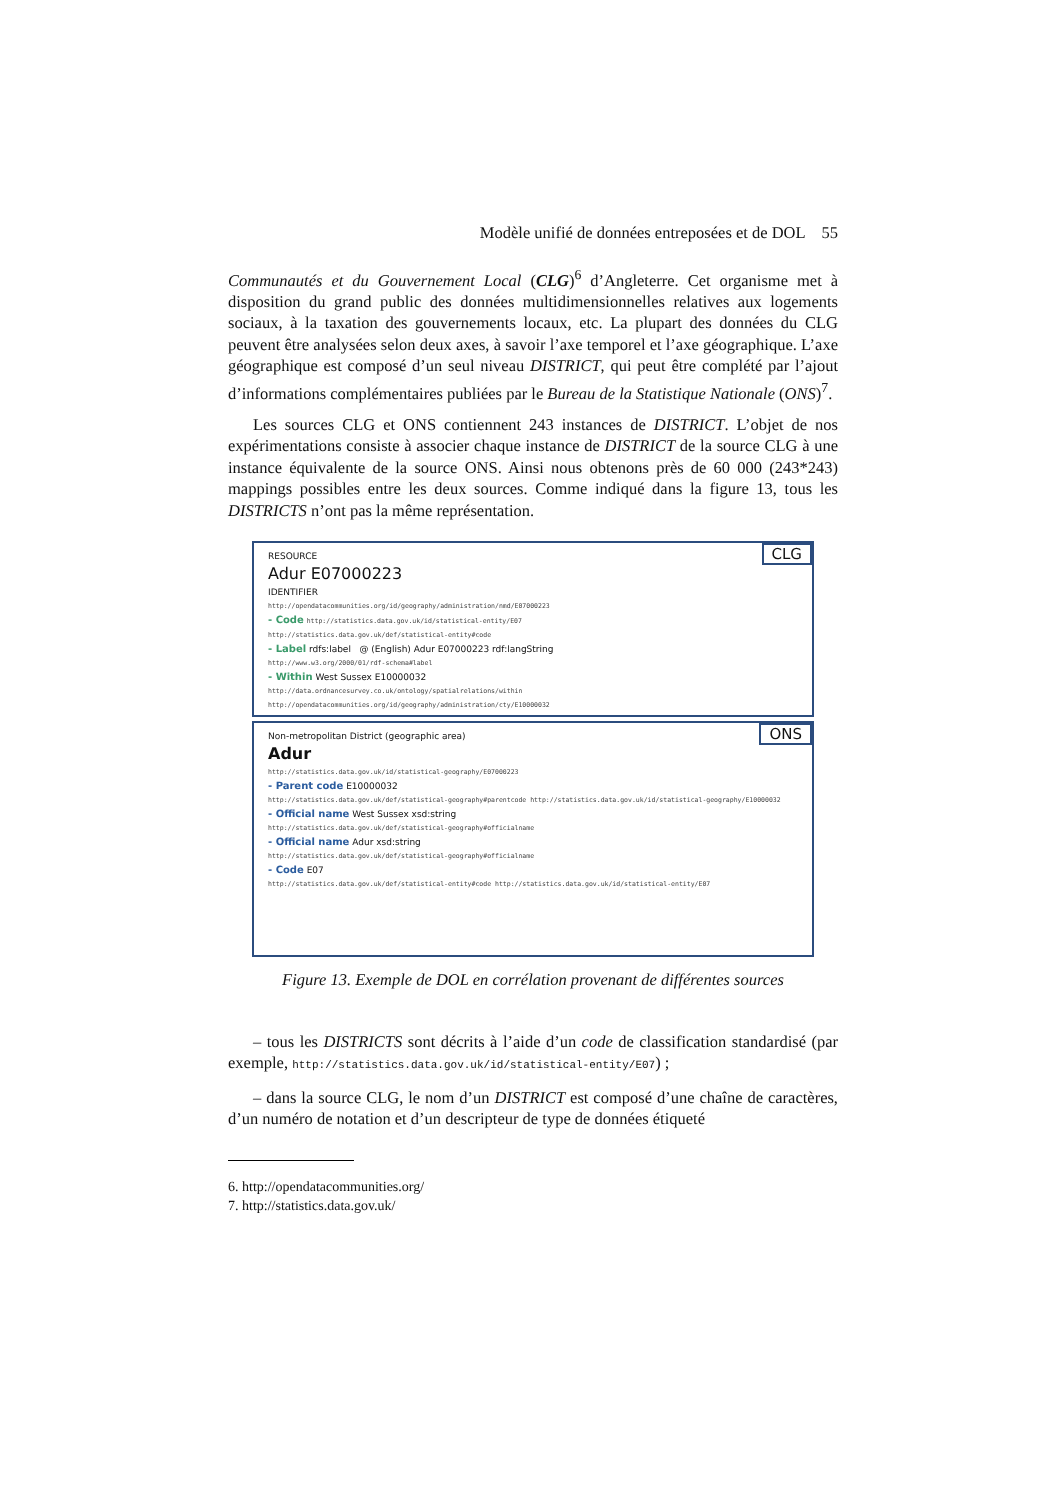Modèle unifié de données entreposées et de DOL 55
Communautés et du Gouvernement Local (CLG)<sup>6</sup> d’Angleterre. Cet organisme met à disposition du grand public des données multidimensionnelles relatives aux logements sociaux, à la taxation des gouvernements locaux, etc. La plupart des données du CLG peuvent être analysées selon deux axes, à savoir l’axe temporel et l’axe géographique. L’axe géographique est composé d’un seul niveau DISTRICT, qui peut être complété par l’ajout d’informations complémentaires publiées par le Bureau de la Statistique Nationale (ONS)<sup>7</sup>.
Les sources CLG et ONS contiennent 243 instances de DISTRICT. L’objet de nos expérimentations consiste à associer chaque instance de DISTRICT de la source CLG à une instance équivalente de la source ONS. Ainsi nous obtenons près de 60 000 (243*243) mappings possibles entre les deux sources. Comme indiqué dans la figure 13, tous les DISTRICTS n’ont pas la même représentation.
CLG
RESOURCE
Adur E07000223
IDENTIFIER
http://opendatacommunities.org/id/geography/administration/nmd/E07000223
- Code http://statistics.data.gov.uk/id/statistical-entity/E07
http://statistics.data.gov.uk/def/statistical-entity#code
- Label rdfs:label @ (English) Adur E07000223 rdf:langString
http://www.w3.org/2000/01/rdf-schema#label
- Within West Sussex E10000032
http://data.ordnancesurvey.co.uk/ontology/spatialrelations/within http://opendatacommunities.org/id/geography/administration/cty/E10000032
ONS
Non-metropolitan District (geographic area)
Adur
http://statistics.data.gov.uk/id/statistical-geography/E07000223
- Parent code E10000032
http://statistics.data.gov.uk/def/statistical-geography#parentcode http://statistics.data.gov.uk/id/statistical-geography/E10000032
- Official name West Sussex xsd:string
http://statistics.data.gov.uk/def/statistical-geography#officialname
- Official name Adur xsd:string
http://statistics.data.gov.uk/def/statistical-geography#officialname
- Code E07
http://statistics.data.gov.uk/def/statistical-entity#code http://statistics.data.gov.uk/id/statistical-entity/E07
Figure 13. Exemple de DOL en corrélation provenant de différentes sources
– tous les DISTRICTS sont décrits à l’aide d’un code de classification standardisé (par exemple, http://statistics.data.gov.uk/id/statistical-entity/E07) ;
– dans la source CLG, le nom d’un DISTRICT est composé d’une chaîne de caractères, d’un numéro de notation et d’un descripteur de type de données étiqueté
6. http://opendatacommunities.org/
7. http://statistics.data.gov.uk/